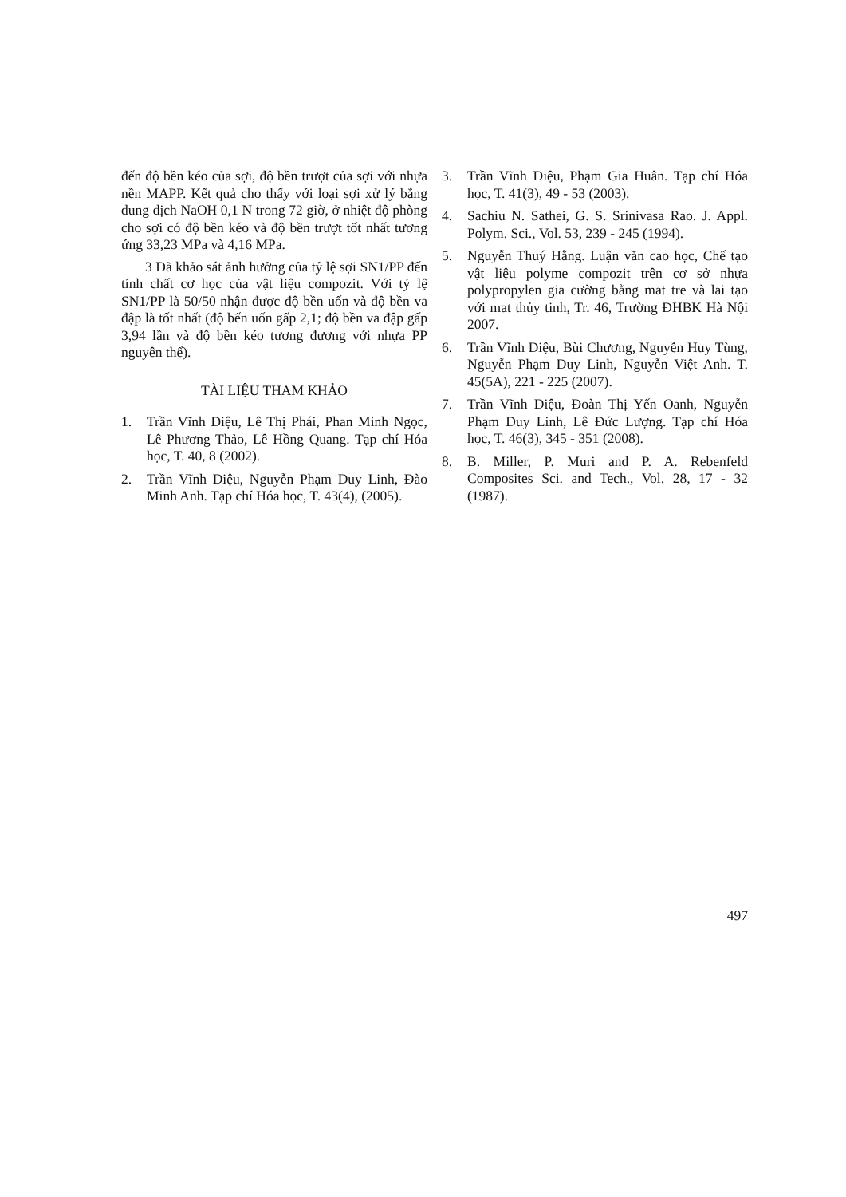đến độ bền kéo của sợi, độ bền trượt của sợi với nhựa nền MAPP. Kết quả cho thấy với loại sợi xử lý bằng dung dịch NaOH 0,1 N trong 72 giờ, ở nhiệt độ phòng cho sợi có độ bền kéo và độ bền trượt tốt nhất tương ứng 33,23 MPa và 4,16 MPa.
3 Đã khảo sát ảnh hưởng của tỷ lệ sợi SN1/PP đến tính chất cơ học của vật liệu compozit. Với tỷ lệ SN1/PP là 50/50 nhận được độ bền uốn và độ bền va đập là tốt nhất (độ bến uốn gấp 2,1; độ bền va đập gấp 3,94 lần và độ bền kéo tương đương với nhựa PP nguyên thể).
TÀI LIỆU THAM KHẢO
1. Trần Vĩnh Diệu, Lê Thị Phái, Phan Minh Ngọc, Lê Phương Thảo, Lê Hồng Quang. Tạp chí Hóa học, T. 40, 8 (2002).
2. Trần Vĩnh Diệu, Nguyễn Phạm Duy Linh, Đào Minh Anh. Tạp chí Hóa học, T. 43(4), (2005).
3. Trần Vĩnh Diệu, Phạm Gia Huân. Tạp chí Hóa học, T. 41(3), 49 - 53 (2003).
4. Sachiu N. Sathei, G. S. Srinivasa Rao. J. Appl. Polym. Sci., Vol. 53, 239 - 245 (1994).
5. Nguyễn Thuý Hằng. Luận văn cao học, Chế tạo vật liệu polyme compozit trên cơ sở nhựa polypropylen gia cường bằng mat tre và lai tạo với mat thủy tinh, Tr. 46, Trường ĐHBK Hà Nội 2007.
6. Trần Vĩnh Diệu, Bùi Chương, Nguyễn Huy Tùng, Nguyễn Phạm Duy Linh, Nguyễn Việt Anh. T. 45(5A), 221 - 225 (2007).
7. Trần Vĩnh Diệu, Đoàn Thị Yến Oanh, Nguyễn Phạm Duy Linh, Lê Đức Lượng. Tạp chí Hóa học, T. 46(3), 345 - 351 (2008).
8. B. Miller, P. Muri and P. A. Rebenfeld Composites Sci. and Tech., Vol. 28, 17 - 32 (1987).
497